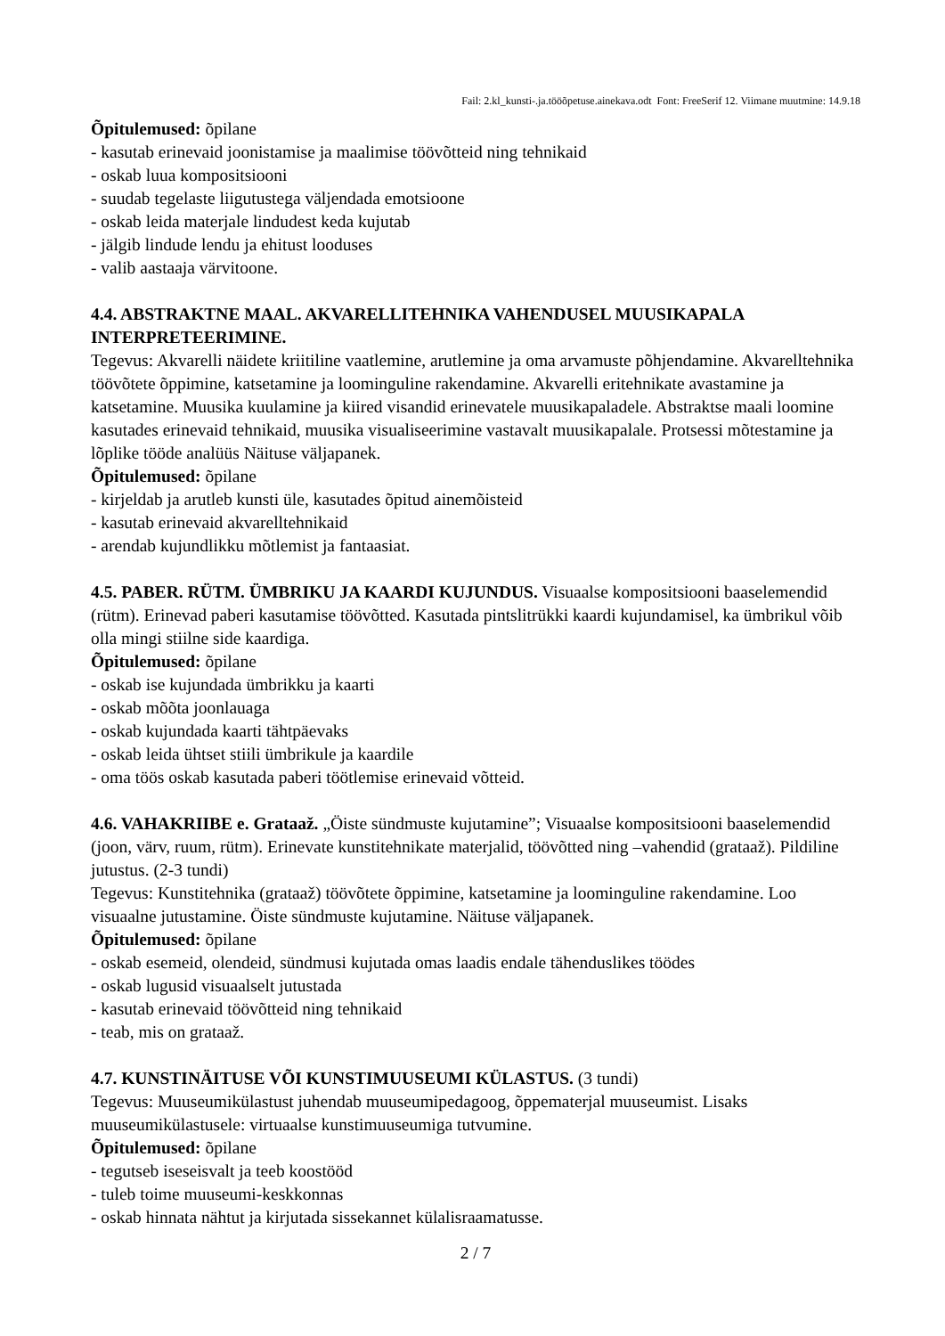Fail: 2.kl_kunsti-.ja.tööõpetuse.ainekava.odt Font: FreeSerif 12. Viimane muutmine: 14.9.18
Õpitulemused: õpilane
- kasutab erinevaid joonistamise ja maalimise töövõtteid ning tehnikaid
- oskab luua kompositsiooni
- suudab tegelaste liigutustega väljendada emotsioone
- oskab leida materjale lindudest keda kujutab
- jälgib lindude lendu ja ehitust looduses
- valib aastaaja värvitoone.
4.4. ABSTRAKTNE MAAL. AKVARELLITEHNIKA VAHENDUSEL MUUSIKAPALA INTERPRETEERIMINE.
Tegevus: Akvarelli näidete kriitiline vaatlemine, arutlemine ja oma arvamuste põhjendamine. Akvarelltehnika töövõtete õppimine, katsetamine ja loominguline rakendamine. Akvarelli eritehnikate avastamine ja katsetamine. Muusika kuulamine ja kiired visandid erinevatele muusikapaladele. Abstraktse maali loomine kasutades erinevaid tehnikaid, muusika visualiseerimine vastavalt muusikapalale. Protsessi mõtestamine ja lõplike tööde analüüs Näituse väljapanek.
Õpitulemused: õpilane
- kirjeldab ja arutleb kunsti üle, kasutades õpitud ainemõisteid
- kasutab erinevaid akvarelltehnikaid
- arendab kujundlikku mõtlemist ja fantaasiat.
4.5. PABER. RÜTM. ÜMBRIKU JA KAARDI KUJUNDUS. Visuaalse kompositsiooni baaselemendid (rütm). Erinevad paberi kasutamise töövõtted. Kasutada pintslitrükki kaardi kujundamisel, ka ümbrikul võib olla mingi stiilne side kaardiga.
Õpitulemused: õpilane
- oskab ise kujundada ümbrikku ja kaarti
- oskab mõõta joonlauaga
- oskab kujundada kaarti tähtpäevaks
- oskab leida ühtset stiili ümbrikule ja kaardile
- oma töös oskab kasutada paberi töötlemise erinevaid võtteid.
4.6. VAHAKRIIBE e. Grataaž. „Öiste sündmuste kujutamine”; Visuaalse kompositsiooni baaselemendid (joon, värv, ruum, rütm). Erinevate kunstitehnikate materjalid, töövõtted ning –vahendid (grataaž). Pildiline jutustus. (2-3 tundi)
Tegevus: Kunstitehnika (grataaž) töövõtete õppimine, katsetamine ja loominguline rakendamine. Loo visuaalne jutustamine. Öiste sündmuste kujutamine. Näituse väljapanek.
Õpitulemused: õpilane
- oskab esemeid, olendeid, sündmusi kujutada omas laadis endale tähenduslikes töödes
- oskab lugusid visuaalselt jutustada
- kasutab erinevaid töövõtteid ning tehnikaid
- teab, mis on grataaž.
4.7. KUNSTINÄITUSE VÕI KUNSTIMUUSEUMI KÜLASTUS. (3 tundi)
Tegevus: Muuseumikülastust juhendab muuseumipedagoog, õppematerjal muuseumist. Lisaks muuseumikülastusele: virtuaalse kunstimuuseumiga tutvumine.
Õpitulemused: õpilane
- tegutseb iseseisvalt ja teeb koostööd
- tuleb toime muuseumi-keskkonnas
- oskab hinnata nähtut ja kirjutada sissekannet külalisraamatusse.
2 / 7